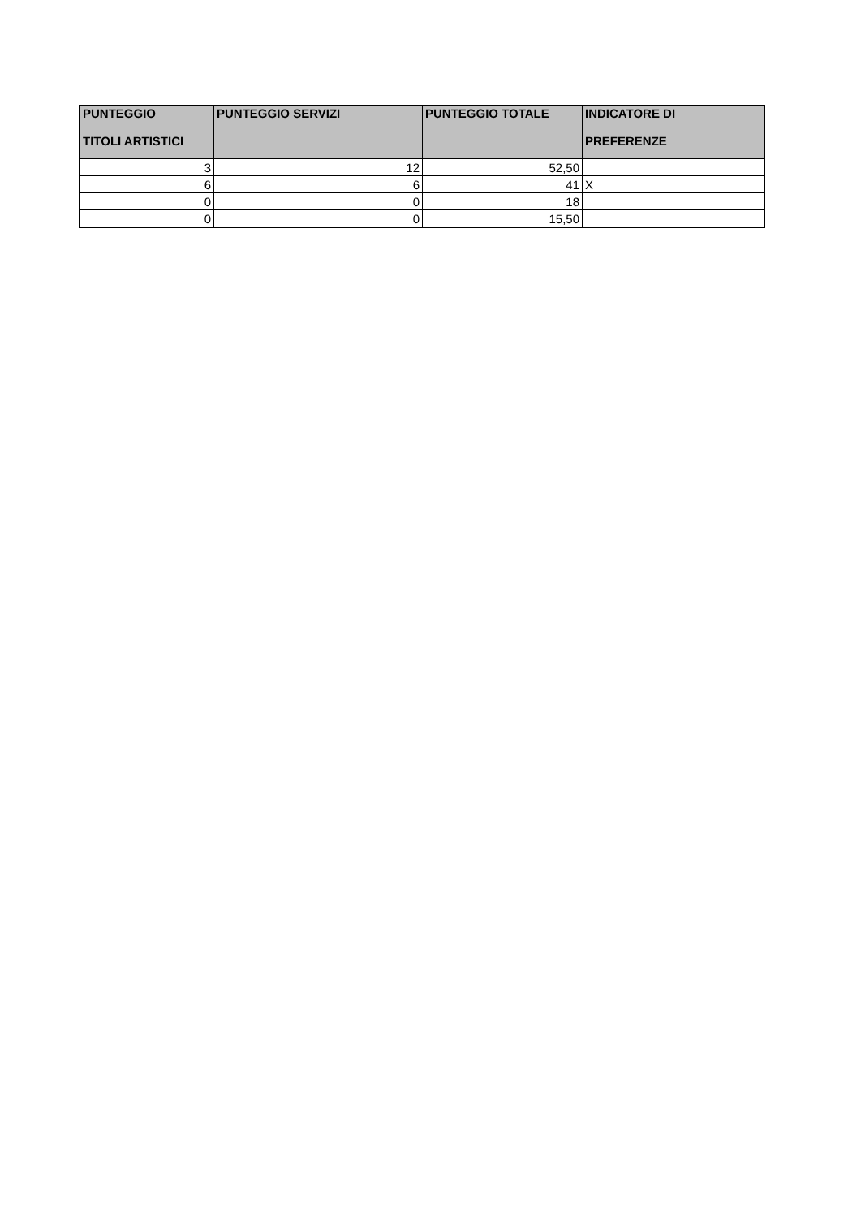| PUNTEGGIO TITOLI ARTISTICI | PUNTEGGIO SERVIZI | PUNTEGGIO TOTALE | INDICATORE DI PREFERENZE |
| --- | --- | --- | --- |
| 3 | 12 | 52,50 | |
| 6 | 6 | 41 | X |
| 0 | 0 | 18 | |
| 0 | 0 | 15,50 | |